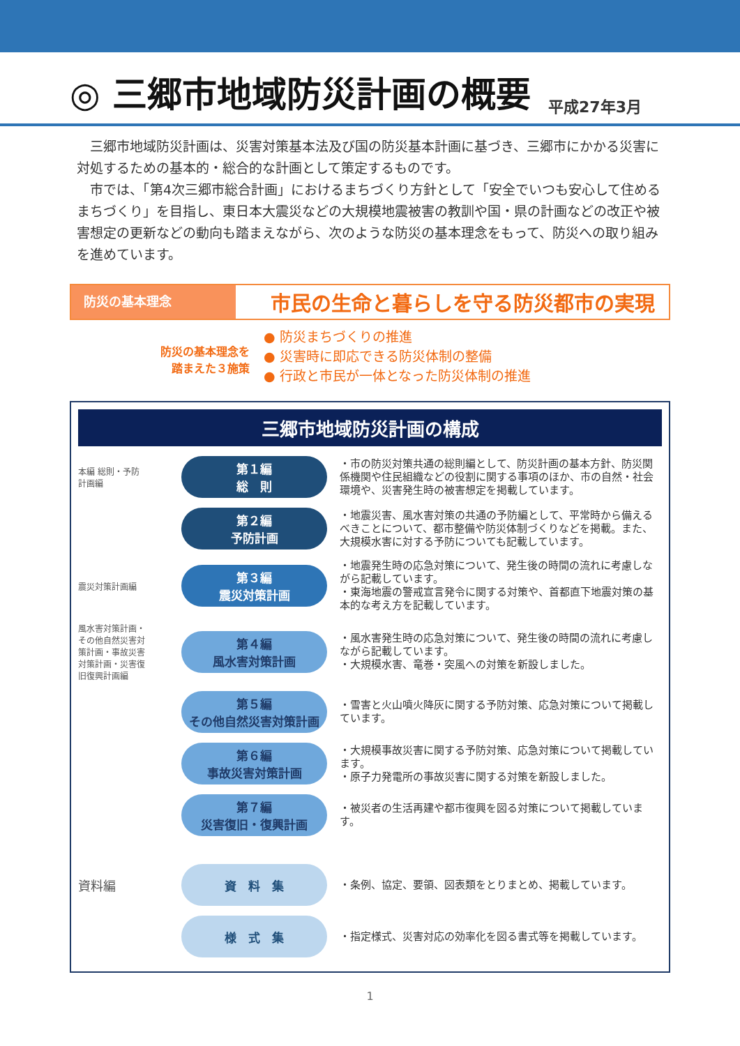◎ 三郷市地域防災計画の概要
平成27年3月
　三郷市地域防災計画は、災害対策基本法及び国の防災基本計画に基づき、三郷市にかかる災害に対処するための基本的・総合的な計画として策定するものです。
　市では、「第4次三郷市総合計画」におけるまちづくり方針として「安全でいつも安心して住めるまちづくり」を目指し、東日本大震災などの大規模地震被害の教訓や国・県の計画などの改正や被害想定の更新などの動向も踏まえながら、次のような防災の基本理念をもって、防災への取り組みを進めています。
防災の基本理念
市民の生命と暮らしを守る防災都市の実現
防災の基本理念を
踏まえた３施策
● 防災まちづくりの推進
● 災害時に即応できる防災体制の整備
● 行政と市民が一体となった防災体制の推進
三郷市地域防災計画の構成
本編 総則・予防計画編
第１編
総　則
・市の防災対策共通の総則編として、防災計画の基本方針、防災関係機関や住民組織などの役割に関する事項のほか、市の自然・社会環境や、災害発生時の被害想定を掲載しています。
第２編
予防計画
・地震災害、風水害対策の共通の予防編として、平常時から備えるべきことについて、都市整備や防災体制づくりなどを掲載。また、大規模水害に対する予防についても記載しています。
震災対策計画編
第３編
震災対策計画
・地震発生時の応急対策について、発生後の時間の流れに考慮しながら記載しています。
・東海地震の警戒宣言発令に関する対策や、首都直下地震対策の基本的な考え方を記載しています。
風水害対策計画・その他自然災害対策計画・事故災害対策計画・災害復旧復興計画編
第４編
風水害対策計画
・風水害発生時の応急対策について、発生後の時間の流れに考慮しながら記載しています。
・大規模水害、竜巻・突風への対策を新設しました。
第５編
その他自然災害対策計画
・雪害と火山噴火降灰に関する予防対策、応急対策について掲載しています。
第６編
事故災害対策計画
・大規模事故災害に関する予防対策、応急対策について掲載しています。
・原子力発電所の事故災害に関する対策を新設しました。
第７編
災害復旧・復興計画
・被災者の生活再建や都市復興を図る対策について掲載しています。
資料編
資　料　集
・条例、協定、要領、図表類をとりまとめ、掲載しています。
様　式　集
・指定様式、災害対応の効率化を図る書式等を掲載しています。
1